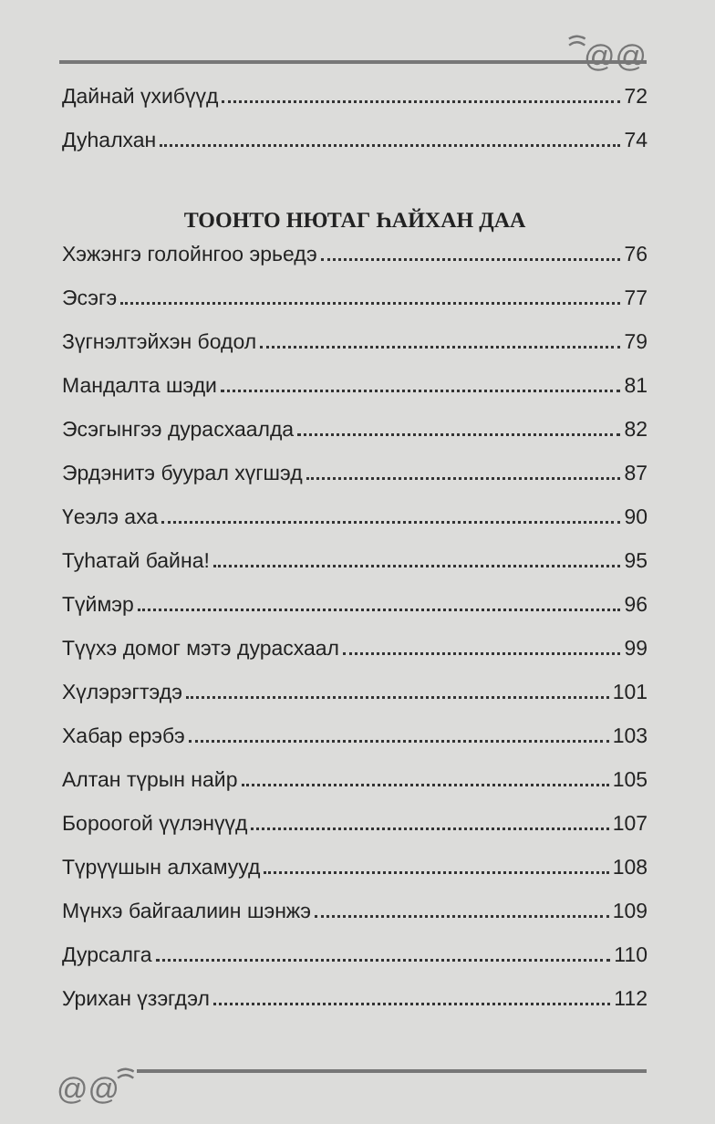ꩰ@@
Дайнай үхибүүд 72
Дуһалхан 74
ТООНТО НЮТАГ ҺАЙХАН ДАА
Хэжэнгэ голойнгоо эрьедэ 76
Эсэгэ 77
Зүгнэлтэйхэн бодол 79
Мандалта шэди 81
Эсэгынгээ дурасхаалда 82
Эрдэнитэ буурал хүгшэд 87
Үеэлэ аха 90
Туһатай байна! 95
Түймэр 96
Түүхэ домог мэтэ дурасхаал 99
Хүлэрэгтэдэ 101
Хабар ерэбэ 103
Алтан түрын найр 105
Бороогой үүлэнүүд 107
Түрүүшын алхамууд 108
Мүнхэ байгаалиин шэнжэ 109
Дурсалга 110
Урихан үзэгдэл 112
@@ꩰ